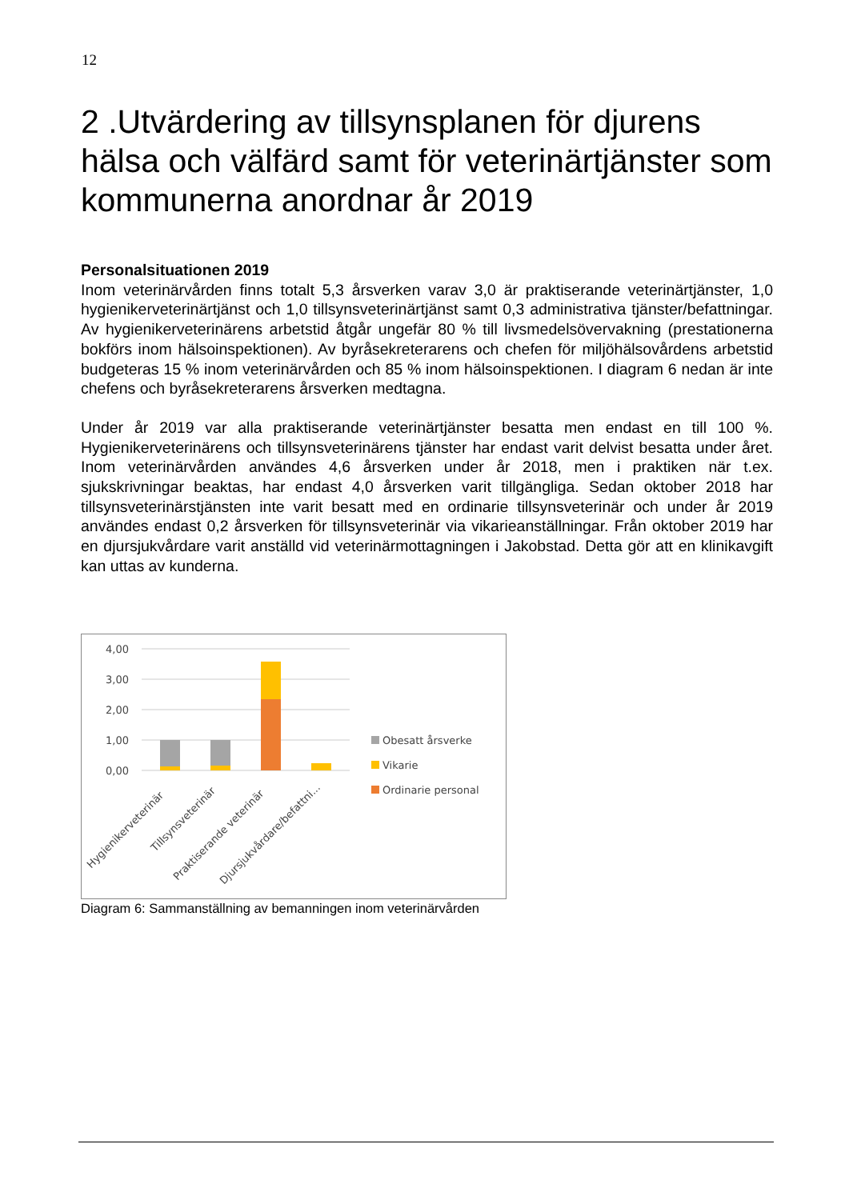12
2 .Utvärdering av tillsynsplanen för djurens hälsa och välfärd samt för veterinärtjänster som kommunerna anordnar år 2019
Personalsituationen 2019
Inom veterinärvården finns totalt 5,3 årsverken varav 3,0 är praktiserande veterinärtjänster, 1,0 hygienikerveterinärtjänst och 1,0 tillsynsveterinärtjänst samt 0,3 administrativa tjänster/befattningar. Av hygienikerveterinärens arbetstid åtgår ungefär 80 % till livsmedelsövervakning (prestationerna bokförs inom hälsoinspektionen). Av byråsekreterarens och chefen för miljöhälsovårdens arbetstid budgeteras 15 % inom veterinärvården och 85 % inom hälsoinspektionen. I diagram 6 nedan är inte chefens och byråsekreterarens årsverken medtagna.
Under år 2019 var alla praktiserande veterinärtjänster besatta men endast en till 100 %. Hygienikerveterinärens och tillsynsveterinärens tjänster har endast varit delvist besatta under året. Inom veterinärvården användes 4,6 årsverken under år 2018, men i praktiken när t.ex. sjukskrivningar beaktas, har endast 4,0 årsverken varit tillgängliga. Sedan oktober 2018 har tillsynsveterinärstjänsten inte varit besatt med en ordinarie tillsynsveterinär och under år 2019 användes endast 0,2 årsverken för tillsynsveterinär via vikarieanställningar. Från oktober 2019 har en djursjukvårdare varit anställd vid veterinärmottagningen i Jakobstad. Detta gör att en klinikavgift kan uttas av kunderna.
4,00
3,00
2,00
1,00
0,00
Obesatt årsverke
Vikarie
Ordinarie personal
Hygienikerveterinär
Tillsynsveterinär
Praktiserande veterinär
Djursjukvårdare/befattni...
Diagram 6: Sammanställning av bemanningen inom veterinärvården